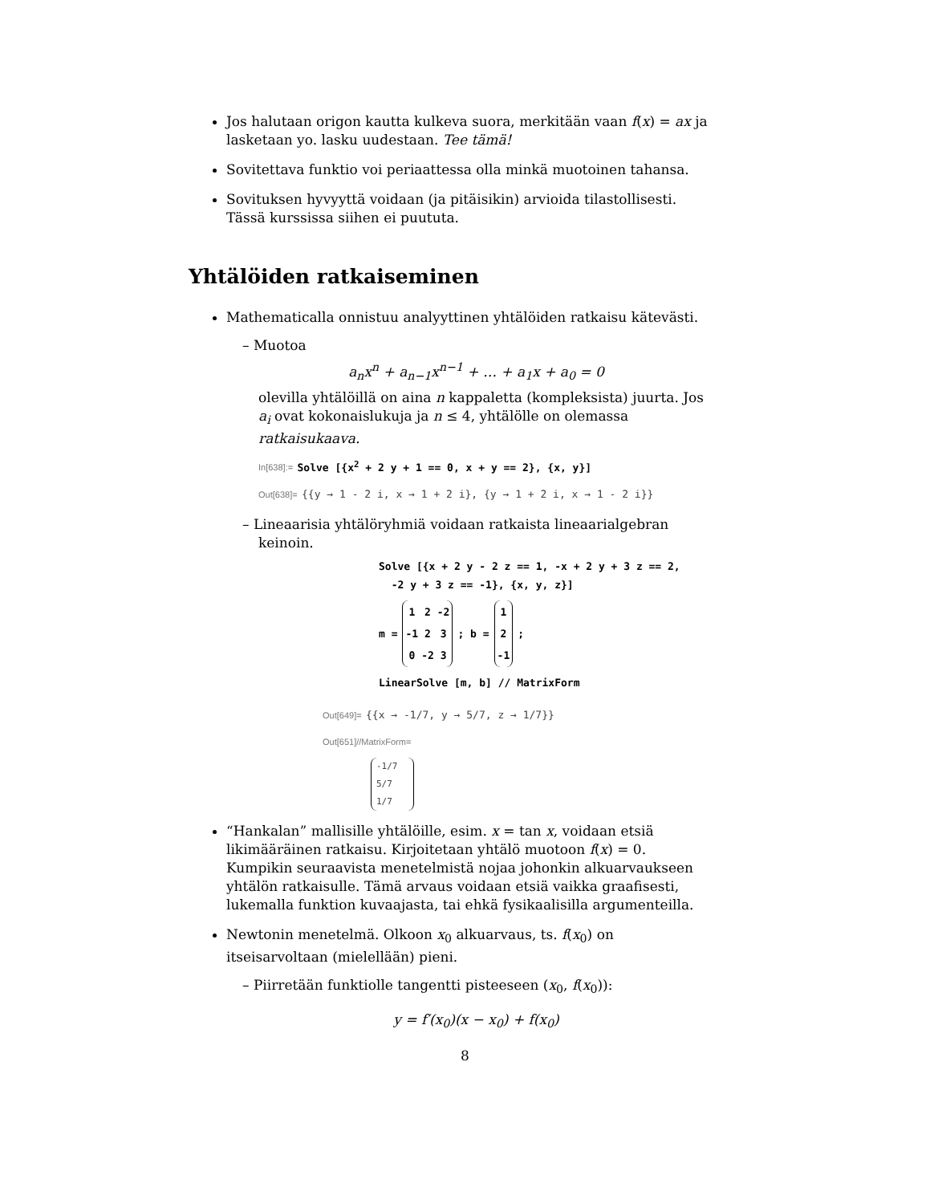Jos halutaan origon kautta kulkeva suora, merkitään vaan f(x) = ax ja lasketaan yo. lasku uudestaan. Tee tämä!
Sovitettava funktio voi periaattessa olla minkä muotoinen tahansa.
Sovituksen hyvyyttä voidaan (ja pitäisikin) arvioida tilastollisesti. Tässä kurssissa siihen ei puututa.
Yhtälöiden ratkaiseminen
Mathematicalla onnistuu analyyttinen yhtälöiden ratkaisu kätevästi.
– Muotoa
a<sub>n</sub>x<sup>n</sup> + a<sub>n−1</sub>x<sup>n−1</sup> + … + a<sub>1</sub>x + a<sub>0</sub> = 0
olevilla yhtälöillä on aina n kappaletta (kompleksista) juurta. Jos a<sub>i</sub> ovat kokonaislukuja ja n ≤ 4, yhtälölle on olemassa ratkaisukaava.
In[638]:= Solve [{x<sup>2</sup> + 2 y + 1 == 0, x + y == 2}, {x, y}]
Out[638]= {{y → 1 - 2 i, x → 1 + 2 i}, {y → 1 + 2 i, x → 1 - 2 i}}
– Lineaarisia yhtälöryhmiä voidaan ratkaista lineaarialgebran keinoin.
Solve [{x + 2 y - 2 z == 1, -x + 2 y + 3 z == 2,
-2 y + 3 z == -1}, {x, y, z}]
m =
| 1 | 2 | -2 |
| -1 | 2 | 3 |
| 0 | -2 | 3 |
; b =
| 1 |
| 2 |
| -1 |
;
LinearSolve [m, b] // MatrixForm
Out[649]= {{x → -1/7, y → 5/7, z → 1/7}}
Out[651]//MatrixForm=
-1/7
5/7
1/7
“Hankalan” mallisille yhtälöille, esim. x = tan x, voidaan etsiä likimääräinen ratkaisu. Kirjoitetaan yhtälö muotoon f(x) = 0. Kumpikin seuraavista menetelmistä nojaa johonkin alkuarvaukseen yhtälön ratkaisulle. Tämä arvaus voidaan etsiä vaikka graafisesti, lukemalla funktion kuvaajasta, tai ehkä fysikaalisilla argumenteilla.
Newtonin menetelmä. Olkoon x<sub>0</sub> alkuarvaus, ts. f(x<sub>0</sub>) on itseisarvoltaan (mielellään) pieni.
– Piirretään funktiolle tangentti pisteeseen (x<sub>0</sub>, f(x<sub>0</sub>)):
y = f′(x<sub>0</sub>)(x − x<sub>0</sub>) + f(x<sub>0</sub>)
8